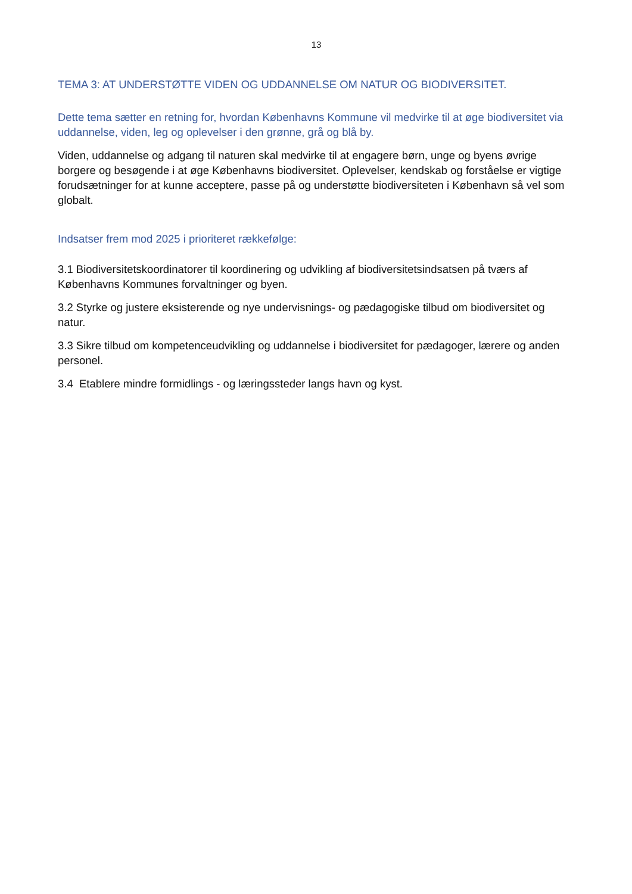13
TEMA 3: AT UNDERSTØTTE VIDEN OG UDDANNELSE OM NATUR OG BIODIVERSITET.
Dette tema sætter en retning for, hvordan Københavns Kommune vil medvirke til at øge biodiversitet via uddannelse, viden, leg og oplevelser i den grønne, grå og blå by.
Viden, uddannelse og adgang til naturen skal medvirke til at engagere børn, unge og byens øvrige borgere og besøgende i at øge Københavns biodiversitet. Oplevelser, kendskab og forståelse er vigtige forudsætninger for at kunne acceptere, passe på og understøtte biodiversiteten i København så vel som globalt.
Indsatser frem mod 2025 i prioriteret rækkefølge:
3.1 Biodiversitetskoordinatorer til koordinering og udvikling af biodiversitetsindsatsen på tværs af Københavns Kommunes forvaltninger og byen.
3.2 Styrke og justere eksisterende og nye undervisnings- og pædagogiske tilbud om biodiversitet og natur.
3.3 Sikre tilbud om kompetenceudvikling og uddannelse i biodiversitet for pædagoger, lærere og anden personel.
3.4 Etablere mindre formidlings - og læringssteder langs havn og kyst.